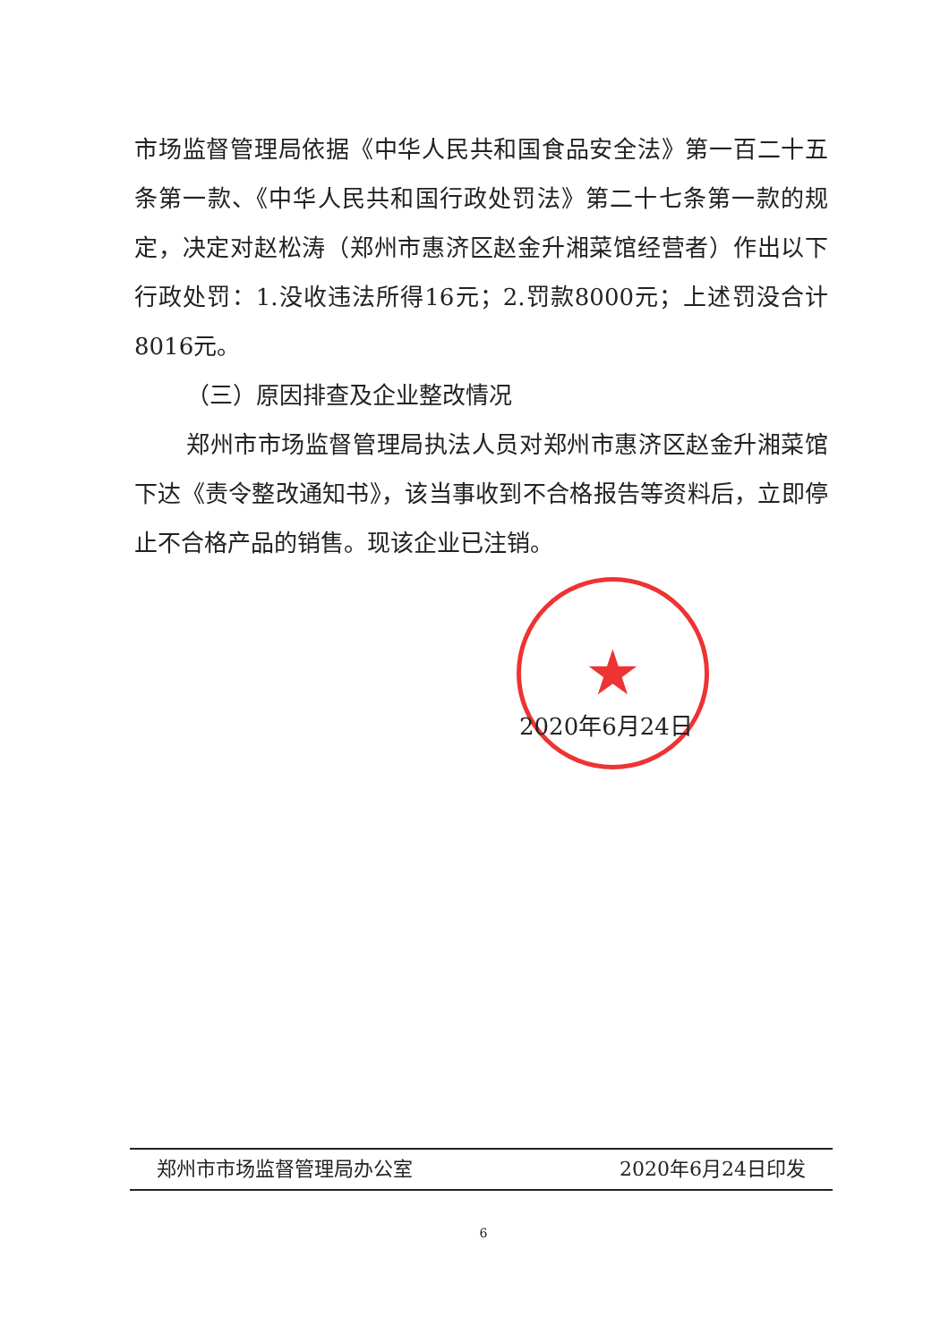★
市场监督管理局依据《中华人民共和国食品安全法》第一百二十五条第一款、《中华人民共和国行政处罚法》第二十七条第一款的规定，决定对赵松涛（郑州市惠济区赵金升湘菜馆经营者）作出以下行政处罚：1.没收违法所得16元；2.罚款8000元；上述罚没合计8016元。
（三）原因排查及企业整改情况
郑州市市场监督管理局执法人员对郑州市惠济区赵金升湘菜馆下达《责令整改通知书》，该当事收到不合格报告等资料后，立即停止不合格产品的销售。现该企业已注销。
2020年6月24日
郑州市市场监督管理局办公室 2020年6月24日印发
6